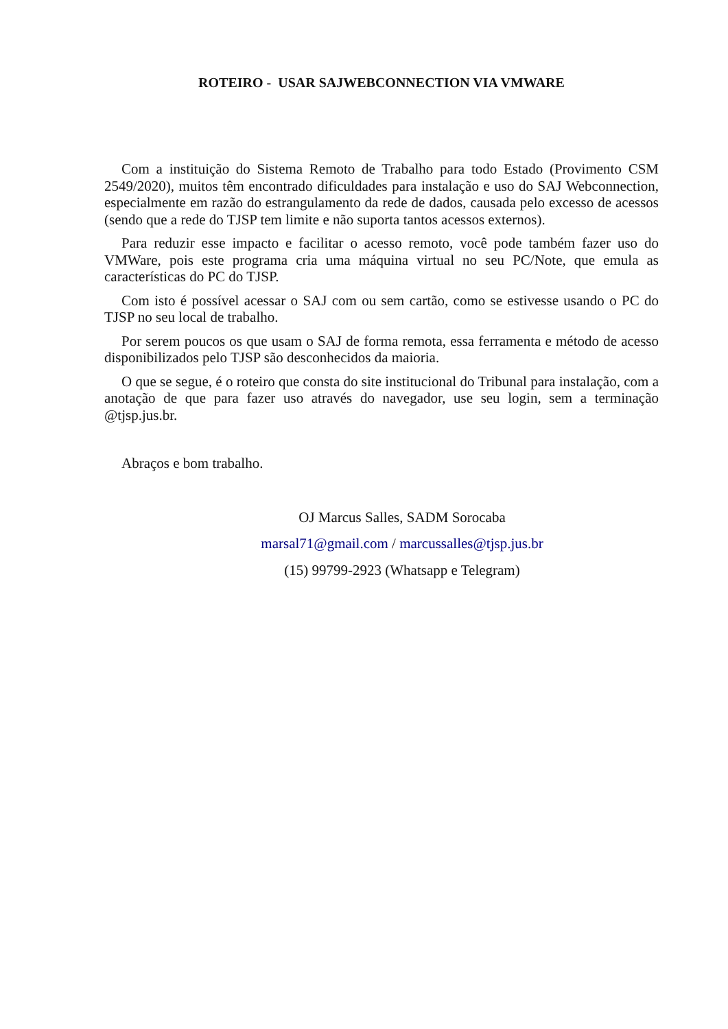ROTEIRO - USAR SAJWEBCONNECTION VIA VMWARE
Com a instituição do Sistema Remoto de Trabalho para todo Estado (Provimento CSM 2549/2020), muitos têm encontrado dificuldades para instalação e uso do SAJ Webconnection, especialmente em razão do estrangulamento da rede de dados, causada pelo excesso de acessos (sendo que a rede do TJSP tem limite e não suporta tantos acessos externos).
Para reduzir esse impacto e facilitar o acesso remoto, você pode também fazer uso do VMWare, pois este programa cria uma máquina virtual no seu PC/Note, que emula as características do PC do TJSP.
Com isto é possível acessar o SAJ com ou sem cartão, como se estivesse usando o PC do TJSP no seu local de trabalho.
Por serem poucos os que usam o SAJ de forma remota, essa ferramenta e método de acesso disponibilizados pelo TJSP são desconhecidos da maioria.
O que se segue, é o roteiro que consta do site institucional do Tribunal para instalação, com a anotação de que para fazer uso através do navegador, use seu login, sem a terminação @tjsp.jus.br.
Abraços e bom trabalho.
OJ Marcus Salles, SADM Sorocaba
marsal71@gmail.com / marcussalles@tjsp.jus.br
(15) 99799-2923 (Whatsapp e Telegram)